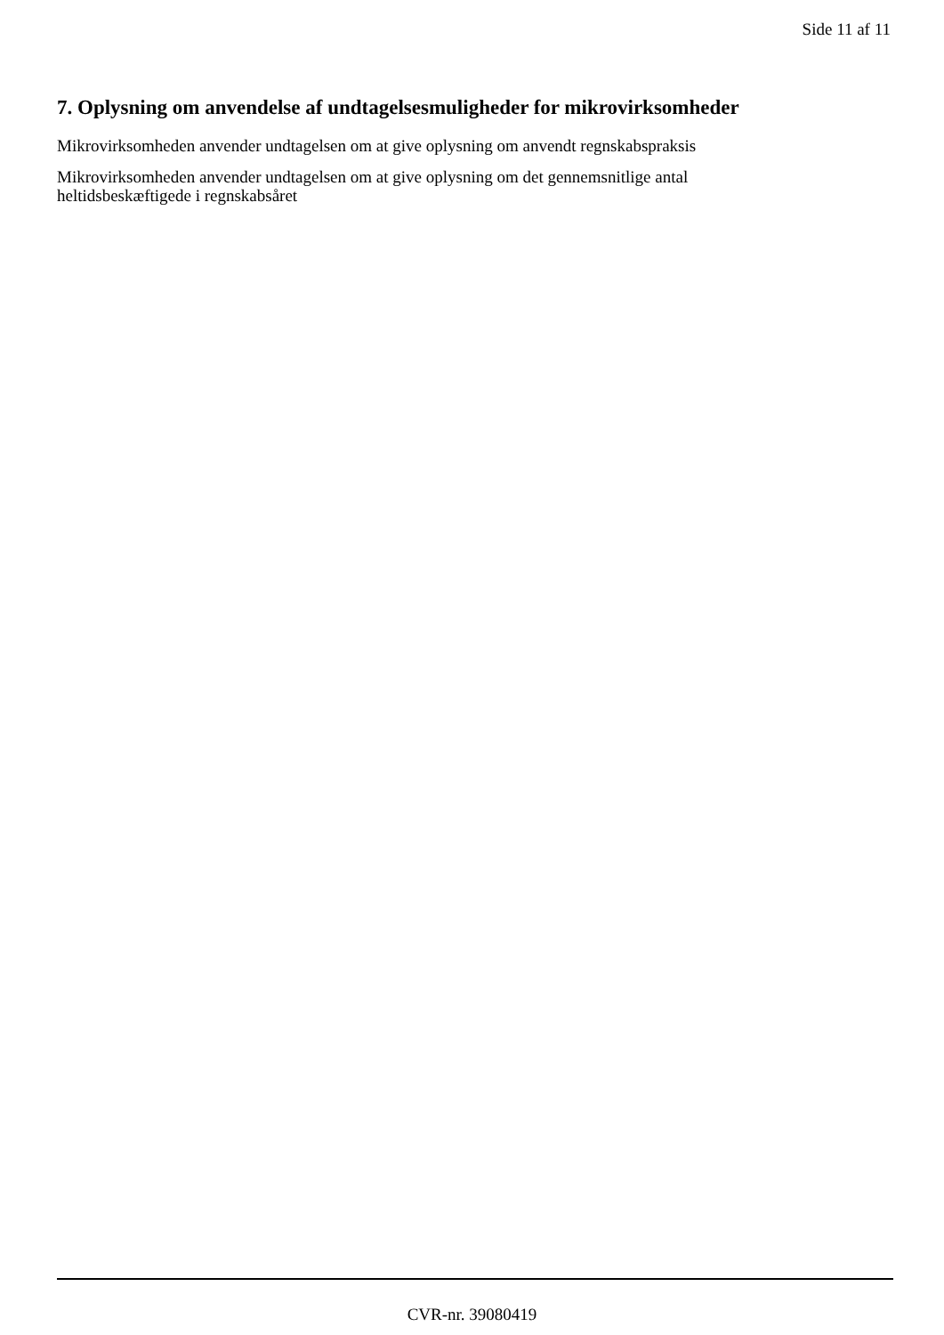Side 11 af 11
7. Oplysning om anvendelse af undtagelsesmuligheder for mikrovirksomheder
Mikrovirksomheden anvender undtagelsen om at give oplysning om anvendt regnskabspraksis
Mikrovirksomheden anvender undtagelsen om at give oplysning om det gennemsnitlige antal
heltidsbeskæftigede i regnskabsåret
CVR-nr. 39080419